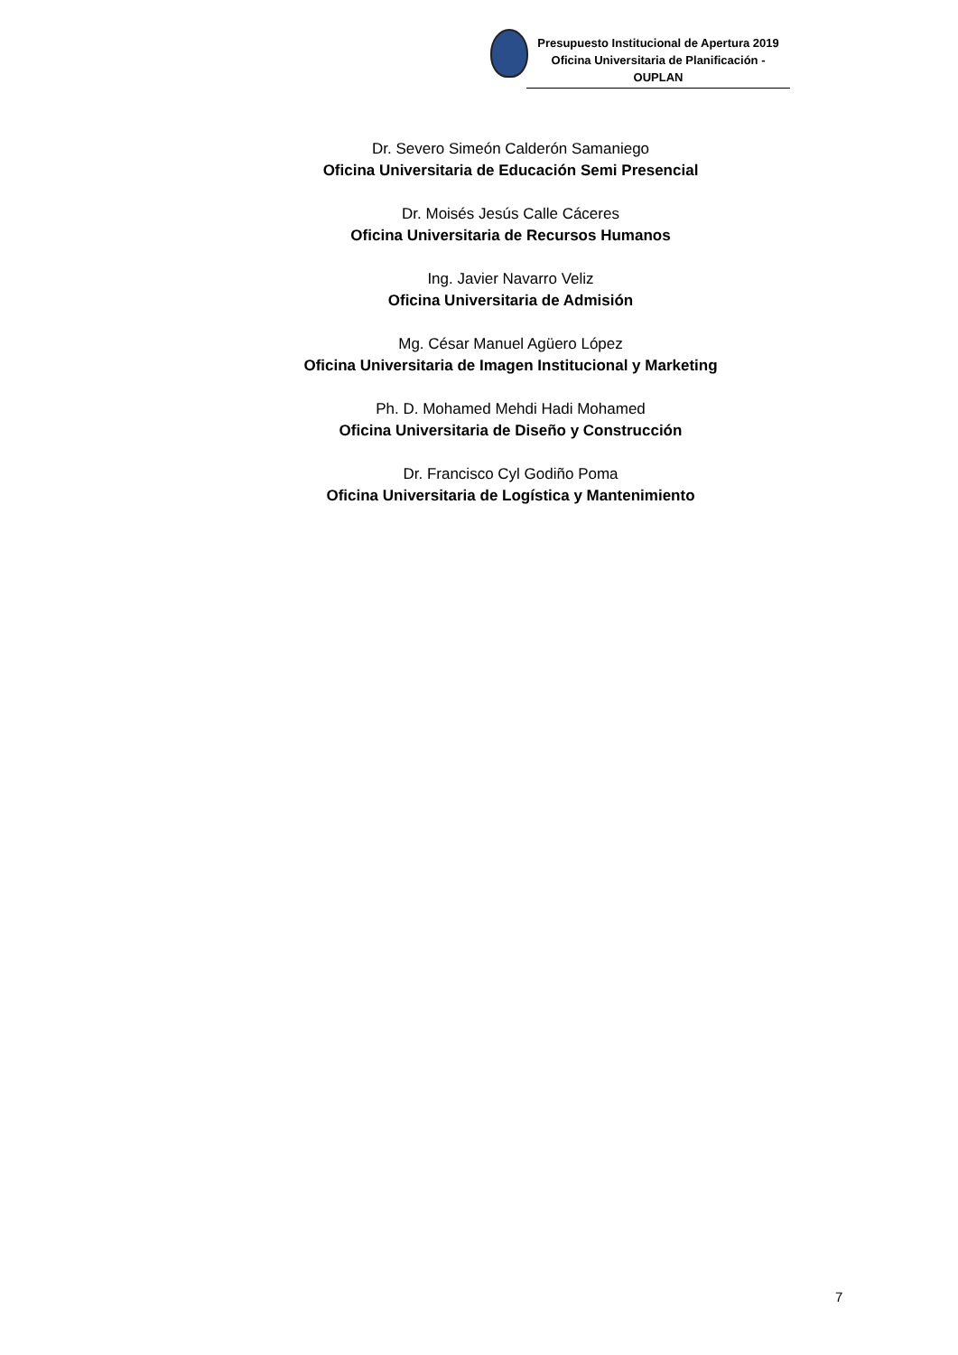Presupuesto Institucional de Apertura 2019
Oficina Universitaria de Planificación - OUPLAN
Dr. Severo Simeón Calderón Samaniego
Oficina Universitaria de Educación Semi Presencial
Dr. Moisés Jesús Calle Cáceres
Oficina Universitaria de Recursos Humanos
Ing. Javier Navarro Veliz
Oficina Universitaria de Admisión
Mg. César Manuel Agüero López
Oficina Universitaria de Imagen Institucional y Marketing
Ph. D. Mohamed Mehdi Hadi Mohamed
Oficina Universitaria de Diseño y Construcción
Dr. Francisco Cyl Godiño Poma
Oficina Universitaria de Logística y Mantenimiento
7